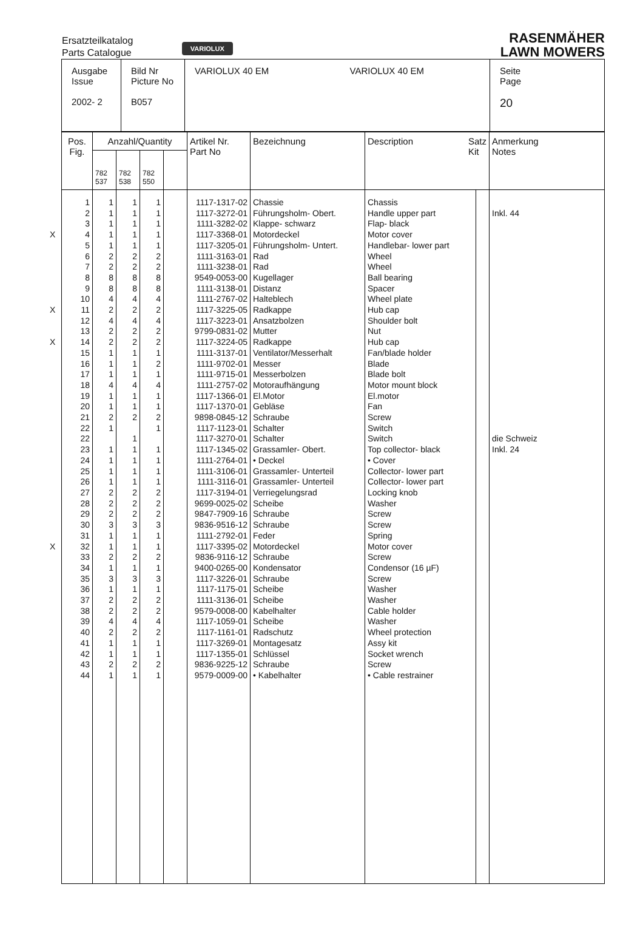Ersatzteilkatalog
Parts Catalogue
VARIOLUX
RASENMÄHER
LAWN MOWERS
| Ausgabe Issue 2002- 2 | Bild Nr Picture No B057 | VARIOLUX 40 EM VARIOLUX 40 EM | Seite Page 20 |
| Pos. Fig. | Anzahl/Quantity | | | | Artikel Nr. Part No | Bezeichnung | Description Satz Kit | | Anmerkung Notes |
| --- | --- | --- | --- | --- | --- | --- | --- | --- | --- |
| | 782 537 | 782 538 | 782 550 | | | | | | |
| 1 2 3 X 4 5 6 7 8 9 10 X 11 12 13 X 14 15 16 17 18 19 20 21 22 22 23 24 25 26 27 28 29 30 31 X 32 33 34 35 36 37 38 39 40 41 42 43 44 | 1 1 1 1 1 2 2 8 8 4 2 4 2 2 1 1 1 4 1 1 2 1 1 1 1 1 2 2 2 3 1 1 2 1 3 1 2 2 4 2 1 1 2 1 | 1 1 1 1 1 2 2 8 8 4 2 4 2 2 1 1 1 4 1 1 2 1 1 1 1 1 2 2 2 3 1 1 2 1 3 1 2 2 4 2 1 1 2 1 | 1 1 1 1 1 2 2 8 8 4 2 4 2 2 1 2 1 4 1 1 2 1 1 1 1 1 2 2 2 3 1 1 2 1 3 1 2 2 4 2 1 1 2 1 | | 1117-1317-02 1117-3272-01 1111-3282-02 1117-3368-01 1117-3205-01 1111-3163-01 1111-3238-01 9549-0053-00 1111-3138-01 1111-2767-02 1117-3225-05 1117-3223-01 9799-0831-02 1117-3224-05 1111-3137-01 1111-9702-01 1111-9715-01 1111-2757-02 1117-1366-01 1117-1370-01 9898-0845-12 1117-1123-01 1117-3270-01 1117-1345-02 1111-2764-01 1111-3106-01 1111-3116-01 1117-3194-01 9699-0025-02 9847-7909-16 9836-9516-12 1111-2792-01 1117-3395-02 9836-9116-12 9400-0265-00 1117-3226-01 1117-1175-01 1111-3136-01 9579-0008-00 1117-1059-01 1117-1161-01 1117-3269-01 1117-1355-01 9836-9225-12 9579-0009-00 | Chassie Führungsholm- Obert. Klappe- schwarz Motordeckel Führungsholm- Untert. Rad Rad Kugellager Distanz Halteblech Radkappe Ansatzbolzen Mutter Radkappe Ventilator/Messerhalt Messer Messerbolzen Motoraufhängung El.Motor Gebläse Schraube Schalter Schalter Grassamler- Obert. • Deckel Grassamler- Unterteil Grassamler- Unterteil Verriegelungsrad Scheibe Schraube Schraube Feder Motordeckel Schraube Kondensator Schraube Scheibe Scheibe Kabelhalter Scheibe Radschutz Montagesatz Schlüssel Schraube • Kabelhalter | Chassis Handle upper part Flap- black Motor cover Handlebar- lower part Wheel Wheel Ball bearing Spacer Wheel plate Hub cap Shoulder bolt Nut Hub cap Fan/blade holder Blade Blade bolt Motor mount block El.motor Fan Screw Switch Switch Top collector- black • Cover Collector- lower part Collector- lower part Locking knob Washer Screw Screw Spring Motor cover Screw Condensor (16 µF) Screw Washer Washer Cable holder Washer Wheel protection Assy kit Socket wrench Screw • Cable restrainer | | Inkl. 44 die Schweiz Inkl. 24 |